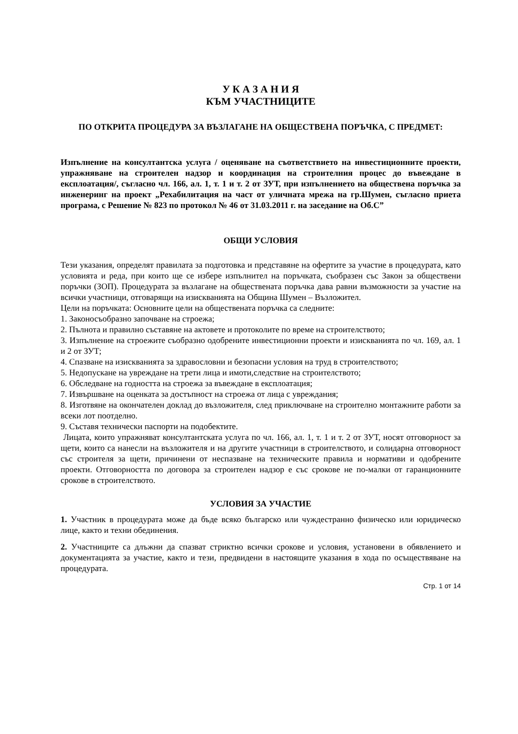У К А З А Н И Я
КЪМ УЧАСТНИЦИТЕ
ПО ОТКРИТА ПРОЦЕДУРА ЗА ВЪЗЛАГАНЕ НА ОБЩЕСТВЕНА ПОРЪЧКА, С ПРЕДМЕТ:
Изпълнение на консултантска услуга / оценяване на съответствието на инвестиционните проекти, упражняване на строителен надзор и координация на строителния процес до въвеждане в експлоатация/, съгласно чл. 166, ал. 1, т. 1 и т. 2 от ЗУТ, при изпълнението на обществена поръчка за инженеринг на проект „Рехабилитация на част от уличната мрежа на гр.Шумен, съгласно приета програма, с Решение № 823 по протокол № 46 от 31.03.2011 г. на заседание на Об.С”
ОБЩИ УСЛОВИЯ
Тези указания, определят правилата за подготовка и представяне на офертите за участие в процедурата, като условията и реда, при които ще се избере изпълнител на поръчката, съобразен със Закон за обществени поръчки (ЗОП). Процедурата за възлагане на обществената поръчка дава равни възможности за участие на всички участници, отговарящи на изискванията на Община Шумен – Възложител.
Цели на поръчката: Основните цели на обществената поръчка са следните:
1. Законосъобразно започване на строежа;
2. Пълнота и правилно съставяне на актовете и протоколите по време на строителството;
3. Изпълнение на строежите съобразно одобрените инвестиционни проекти и изискванията по чл. 169, ал. 1 и 2 от ЗУТ;
4. Спазване на изискванията за здравословни и безопасни условия на труд в строителството;
5. Недопускане на увреждане на трети лица и имоти,следствие на строителството;
6. Обследване на годността на строежа за въвеждане в експлоатация;
7. Извършване на оценката за достъпност на строежа от лица с увреждания;
8. Изготвяне на окончателен доклад до възложителя, след приключване на строително монтажните работи за всеки лот поотделно.
9. Съставя технически паспорти на подобектите.
Лицата, които упражняват консултантската услуга по чл. 166, ал. 1, т. 1 и т. 2 от ЗУТ, носят отговорност за щети, които са нанесли на възложителя и на другите участници в строителството, и солидарна отговорност със строителя за щети, причинени от неспазване на техническите правила и нормативи и одобрените проекти. Отговорността по договора за строителен надзор е със срокове не по-малки от гаранционните срокове в строителството.
УСЛОВИЯ ЗА УЧАСТИЕ
1. Участник в процедурата може да бъде всяко българско или чуждестранно физическо или юридическо лице, както и техни обединения.
2. Участниците са длъжни да спазват стриктно всички срокове и условия, установени в обявлението и документацията за участие, както и тези, предвидени в настоящите указания в хода по осъществяване на процедурата.
Стр. 1 от 14